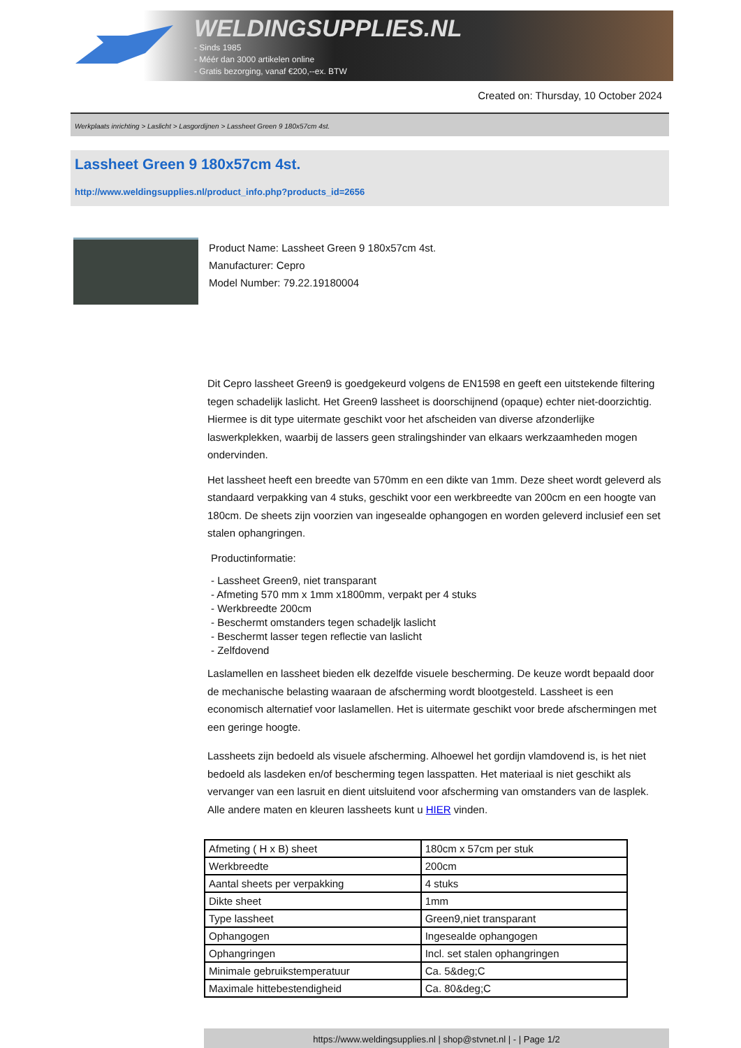WELDINGSUPPLIES.NL
- Sinds 1985
- Méér dan 3000 artikelen online
- Gratis bezorging, vanaf €200,--ex. BTW
Created on: Thursday, 10 October 2024
Werkplaats inrichting > Laslicht > Lasgordijnen > Lassheet Green 9 180x57cm 4st.
Lassheet Green 9 180x57cm 4st.
http://www.weldingsupplies.nl/product_info.php?products_id=2656
Product Name: Lassheet Green 9 180x57cm 4st.
Manufacturer: Cepro
Model Number: 79.22.19180004
Dit Cepro lassheet Green9 is goedgekeurd volgens de EN1598 en geeft een uitstekende filtering tegen schadelijk laslicht. Het Green9 lassheet is doorschijnend (opaque) echter niet-doorzichtig. Hiermee is dit type uitermate geschikt voor het afscheiden van diverse afzonderlijke laswerkplekken, waarbij de lassers geen stralingshinder van elkaars werkzaamheden mogen ondervinden.
Het lassheet heeft een breedte van 570mm en een dikte van 1mm. Deze sheet wordt geleverd als standaard verpakking van 4 stuks, geschikt voor een werkbreedte van 200cm en een hoogte van 180cm. De sheets zijn voorzien van ingesealde ophangogen en worden geleverd inclusief een set stalen ophangringen.
Productinformatie:
- Lassheet Green9, niet transparant
- Afmeting 570 mm x 1mm x1800mm, verpakt per 4 stuks
- Werkbreedte 200cm
- Beschermt omstanders tegen schadeljk laslicht
- Beschermt lasser tegen reflectie van laslicht
- Zelfdovend
Laslamellen en lassheet bieden elk dezelfde visuele bescherming. De keuze wordt bepaald door de mechanische belasting waaraan de afscherming wordt blootgesteld. Lassheet is een economisch alternatief voor laslamellen. Het is uitermate geschikt voor brede afschermingen met een geringe hoogte.
Lassheets zijn bedoeld als visuele afscherming. Alhoewel het gordijn vlamdovend is, is het niet bedoeld als lasdeken en/of bescherming tegen lasspatten. Het materiaal is niet geschikt als vervanger van een lasruit en dient uitsluitend voor afscherming van omstanders van de lasplek.
Alle andere maten en kleuren lassheets kunt u HIER vinden.
| Afmeting ( H x B) sheet | 180cm x 57cm per stuk |
| Werkbreedte | 200cm |
| Aantal sheets per verpakking | 4 stuks |
| Dikte sheet | 1mm |
| Type lassheet | Green9,niet transparant |
| Ophangogen | Ingesealde ophangogen |
| Ophangringen | Incl. set stalen ophangringen |
| Minimale gebruikstemperatuur | Ca. 5&deg;C |
| Maximale hittebestendigheid | Ca. 80&deg;C |
https://www.weldingsupplies.nl | shop@stvnet.nl | - | Page 1/2